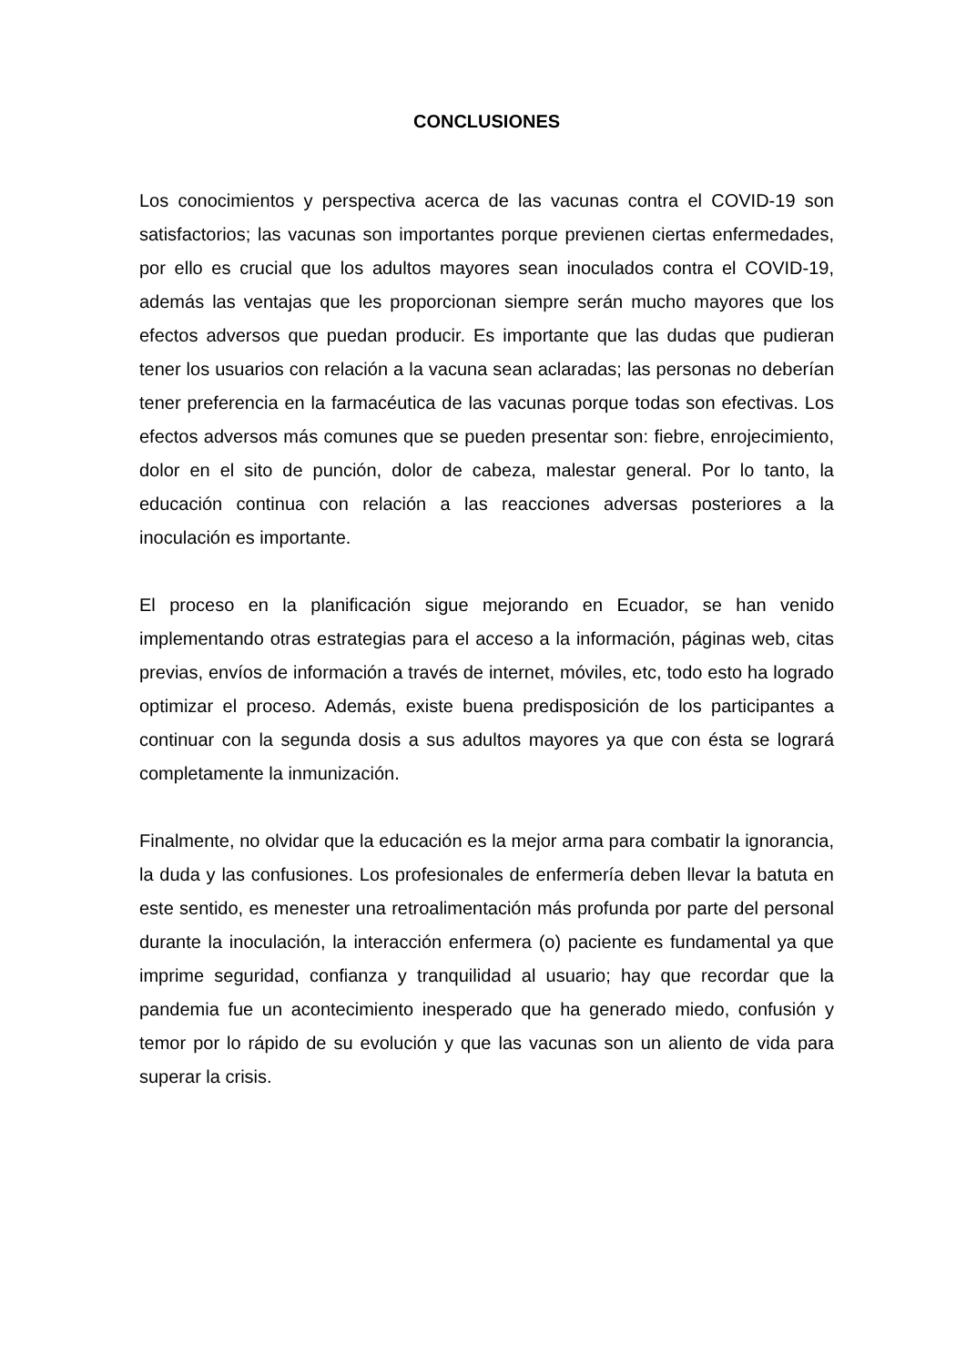CONCLUSIONES
Los conocimientos y perspectiva acerca de las vacunas contra el COVID-19 son satisfactorios; las vacunas son importantes porque previenen ciertas enfermedades, por ello es crucial que los adultos mayores sean inoculados contra el COVID-19, además las ventajas que les proporcionan siempre serán mucho mayores que los efectos adversos que puedan producir. Es importante que las dudas que pudieran tener los usuarios con relación a la vacuna sean aclaradas; las personas no deberían tener preferencia en la farmacéutica de las vacunas porque todas son efectivas. Los efectos adversos más comunes que se pueden presentar son: fiebre, enrojecimiento, dolor en el sito de punción, dolor de cabeza, malestar general. Por lo tanto, la educación continua con relación a las reacciones adversas posteriores a la inoculación es importante.
El proceso en la planificación sigue mejorando en Ecuador, se han venido implementando otras estrategias para el acceso a la información, páginas web, citas previas, envíos de información a través de internet, móviles, etc, todo esto ha logrado optimizar el proceso. Además, existe buena predisposición de los participantes a continuar con la segunda dosis a sus adultos mayores ya que con ésta se logrará completamente la inmunización.
Finalmente, no olvidar que la educación es la mejor arma para combatir la ignorancia, la duda y las confusiones. Los profesionales de enfermería deben llevar la batuta en este sentido, es menester una retroalimentación más profunda por parte del personal durante la inoculación, la interacción enfermera (o) paciente es fundamental ya que imprime seguridad, confianza y tranquilidad al usuario; hay que recordar que la pandemia fue un acontecimiento inesperado que ha generado miedo, confusión y temor por lo rápido de su evolución y que las vacunas son un aliento de vida para superar la crisis.